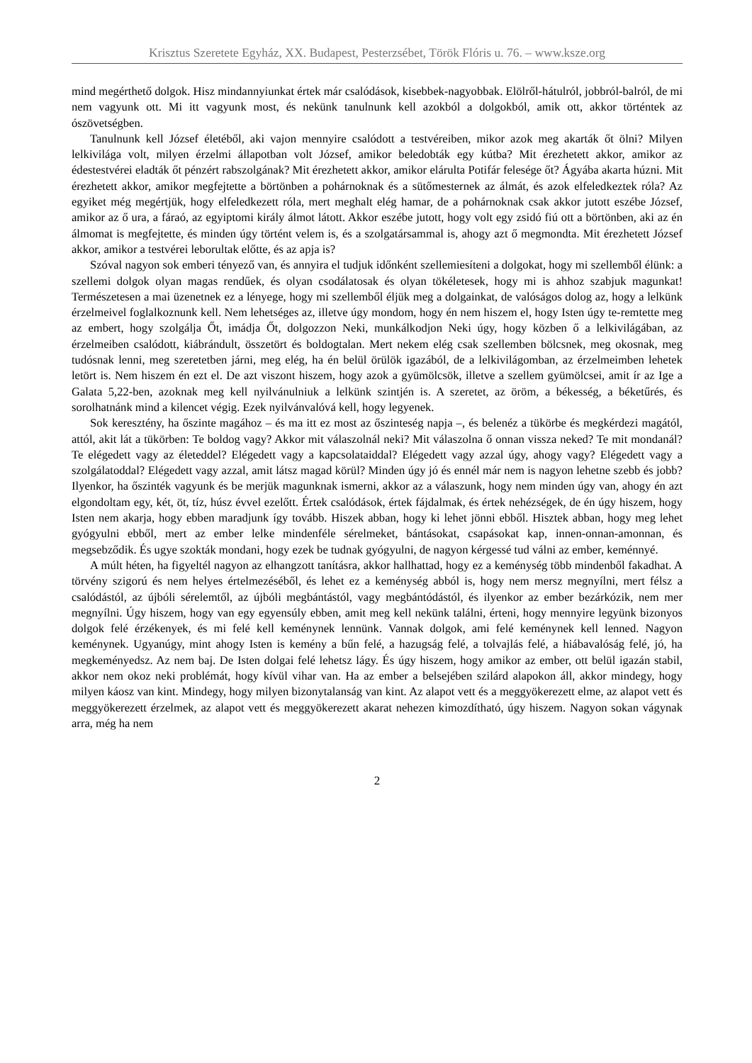Krisztus Szeretete Egyház, XX. Budapest, Pesterzsébet, Török Flóris u. 76. – www.ksze.org
mind megérthető dolgok. Hisz mindannyiunkat értek már csalódások, kisebbek-nagyobbak. Elölről-hátulról, jobbról-balról, de mi nem vagyunk ott. Mi itt vagyunk most, és nekünk tanulnunk kell azokból a dolgokból, amik ott, akkor történtek az ószövetségben.
Tanulnunk kell József életéből, aki vajon mennyire csalódott a testvéreiben, mikor azok meg akarták őt ölni? Milyen lelkivilága volt, milyen érzelmi állapotban volt József, amikor beledobták egy kútba? Mit érezhetett akkor, amikor az édestestvérei eladták őt pénzért rabszolgának? Mit érezhetett akkor, amikor elárulta Potifár felesége őt? Ágyába akarta húzni. Mit érezhetett akkor, amikor megfejtette a börtönben a pohárnoknak és a sütőmesternek az álmát, és azok elfeledkeztek róla? Az egyiket még megértjük, hogy elfeledkezett róla, mert meghalt elég hamar, de a pohárnoknak csak akkor jutott eszébe József, amikor az ő ura, a fáraó, az egyiptomi király álmot látott. Akkor eszébe jutott, hogy volt egy zsidó fiú ott a börtönben, aki az én álmomat is megfejtette, és minden úgy történt velem is, és a szolgatársammal is, ahogy azt ő megmondta. Mit érezhetett József akkor, amikor a testvérei leborultak előtte, és az apja is?
Szóval nagyon sok emberi tényező van, és annyira el tudjuk időnként szellemiesíteni a dolgokat, hogy mi szellemből élünk: a szellemi dolgok olyan magas rendűek, és olyan csodálatosak és olyan tökéletesek, hogy mi is ahhoz szabjuk magunkat! Természetesen a mai üzenetnek ez a lényege, hogy mi szellemből éljük meg a dolgainkat, de valóságos dolog az, hogy a lelkünk érzelmeivel foglalkoznunk kell. Nem lehetséges az, illetve úgy mondom, hogy én nem hiszem el, hogy Isten úgy te-remtette meg az embert, hogy szolgálja Őt, imádja Őt, dolgozzon Neki, munkálkodjon Neki úgy, hogy közben ő a lelkivilágában, az érzelmeiben csalódott, kiábrándult, összetört és boldogtalan. Mert nekem elég csak szellemben bölcsnek, meg okosnak, meg tudósnak lenni, meg szeretetben járni, meg elég, ha én belül örülök igazából, de a lelkivilágomban, az érzelmeimben lehetek letört is. Nem hiszem én ezt el. De azt viszont hiszem, hogy azok a gyümölcsök, illetve a szellem gyümölcsei, amit ír az Ige a Galata 5,22-ben, azoknak meg kell nyilvánulniuk a lelkünk szintjén is. A szeretet, az öröm, a békesség, a béketűrés, és sorolhatnánk mind a kilencet végig. Ezek nyilvánvalóvá kell, hogy legyenek.
Sok keresztény, ha őszinte magához – és ma itt ez most az őszinteség napja –, és belenéz a tükörbe és megkérdezi magától, attól, akit lát a tükörben: Te boldog vagy? Akkor mit válaszolnál neki? Mit válaszolna ő onnan vissza neked? Te mit mondanál? Te elégedett vagy az életeddel? Elégedett vagy a kapcsolataiddal? Elégedett vagy azzal úgy, ahogy vagy? Elégedett vagy a szolgálatoddal? Elégedett vagy azzal, amit látsz magad körül? Minden úgy jó és ennél már nem is nagyon lehetne szebb és jobb? Ilyenkor, ha őszinték vagyunk és be merjük magunknak ismerni, akkor az a válaszunk, hogy nem minden úgy van, ahogy én azt elgondoltam egy, két, öt, tíz, húsz évvel ezelőtt. Értek csalódások, értek fájdalmak, és értek nehézségek, de én úgy hiszem, hogy Isten nem akarja, hogy ebben maradjunk így tovább. Hiszek abban, hogy ki lehet jönni ebből. Hisztek abban, hogy meg lehet gyógyulni ebből, mert az ember lelke mindenféle sérelmeket, bántásokat, csapásokat kap, innen-onnan-amonnan, és megsebződik. És ugye szokták mondani, hogy ezek be tudnak gyógyulni, de nagyon kérgessé tud válni az ember, keménnyé.
A múlt héten, ha figyeltél nagyon az elhangzott tanításra, akkor hallhattad, hogy ez a keménység több mindenből fakadhat. A törvény szigorú és nem helyes értelmezéséből, és lehet ez a keménység abból is, hogy nem mersz megnyílni, mert félsz a csalódástól, az újbóli sérelemtől, az újbóli megbántástól, vagy megbántódástól, és ilyenkor az ember bezárkózik, nem mer megnyílni. Úgy hiszem, hogy van egy egyensúly ebben, amit meg kell nekünk találni, érteni, hogy mennyire legyünk bizonyos dolgok felé érzékenyek, és mi felé kell keménynek lennünk. Vannak dolgok, ami felé keménynek kell lenned. Nagyon keménynek. Ugyanúgy, mint ahogy Isten is kemény a bűn felé, a hazugság felé, a tolvajlás felé, a hiábavalóság felé, jó, ha megkeményedsz. Az nem baj. De Isten dolgai felé lehetsz lágy. És úgy hiszem, hogy amikor az ember, ott belül igazán stabil, akkor nem okoz neki problémát, hogy kívül vihar van. Ha az ember a belsejében szilárd alapokon áll, akkor mindegy, hogy milyen káosz van kint. Mindegy, hogy milyen bizonytalanság van kint. Az alapot vett és a meggyökerezett elme, az alapot vett és meggyökerezett érzelmek, az alapot vett és meggyökerezett akarat nehezen kimozdítható, úgy hiszem. Nagyon sokan vágynak arra, még ha nem
2